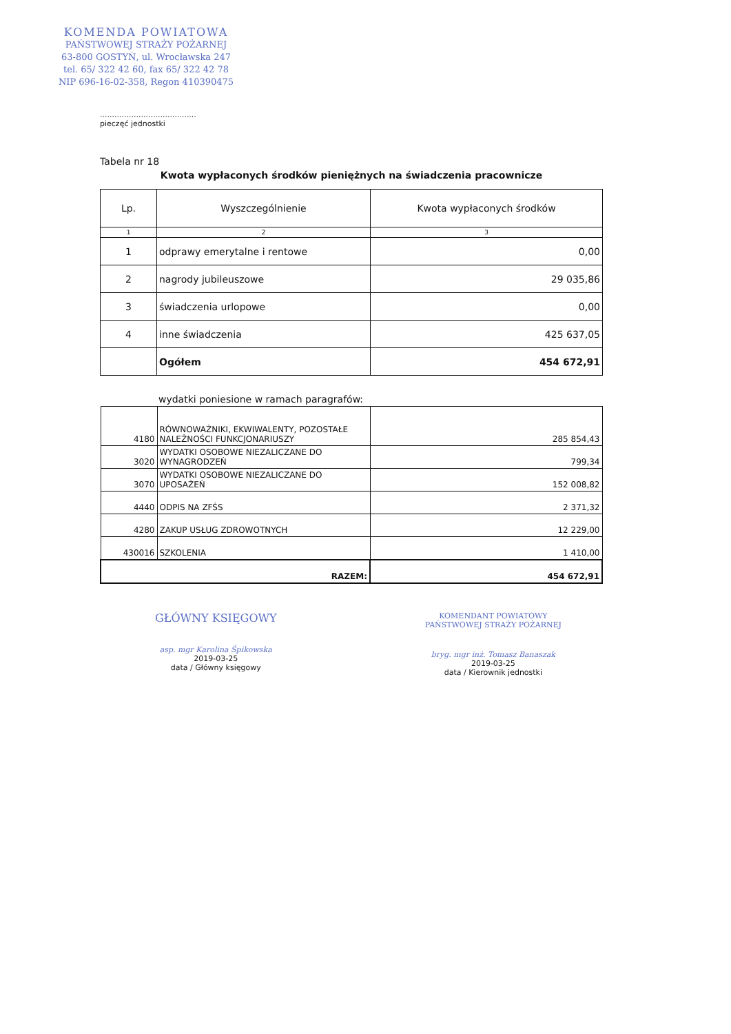KOMENDA POWIATOWA
PAŃSTWOWEJ STRAŻY POŻARNEJ
63-800 GOSTYŃ, ul. Wrocławska 247
tel. 65/ 322 42 60, fax 65/ 322 42 78
NIP 696-16-02-358, Regon 410390475
........................................
pieczęć jednostki
Tabela nr 18
Kwota wypłaconych środków pieniężnych na świadczenia pracownicze
| Lp. | Wyszczególnienie | Kwota wypłaconych środków |
| --- | --- | --- |
| 1 | 2 | 3 |
| 1 | odprawy emerytalne i rentowe | 0,00 |
| 2 | nagrody jubileuszowe | 29 035,86 |
| 3 | świadczenia urlopowe | 0,00 |
| 4 | inne świadczenia | 425 637,05 |
| | Ogółem | 454 672,91 |
wydatki poniesione w ramach paragrafów:
| 4180 | RÓWNOWAŻNIKI, EKWIWALENTY, POZOSTAŁE NALEŻNOŚCI FUNKCJONARIUSZY | 285 854,43 |
| 3020 | WYDATKI OSOBOWE NIEZALICZANE DO WYNAGRODZEŃ | 799,34 |
| 3070 | WYDATKI OSOBOWE NIEZALICZANE DO UPOSAŻEŃ | 152 008,82 |
| 4440 | ODPIS NA ZFŚS | 2 371,32 |
| 4280 | ZAKUP USŁUG ZDROWOTNYCH | 12 229,00 |
| 430016 | SZKOLENIA | 1 410,00 |
| RAZEM: | | 454 672,91 |
GŁÓWNY KSIĘGOWY
asp. mgr Karolina Śpikowska
2019-03-25
data / Główny księgowy
KOMENDANT POWIATOWY
PAŃSTWOWEJ STRAŻY POŻARNEJ
bryg. mgr inż. Tomasz Banaszak
2019-03-25
data / Kierownik jednostki